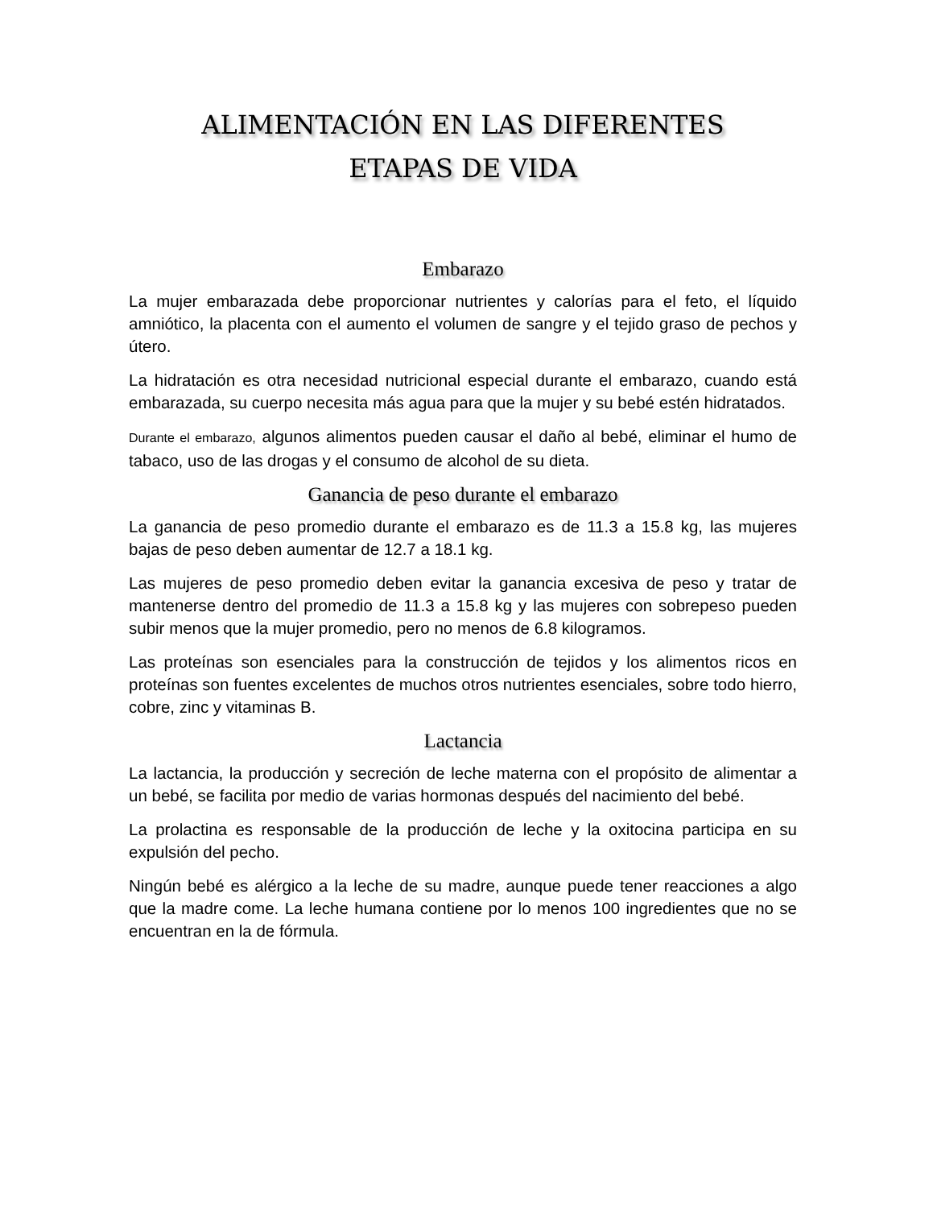ALIMENTACIÓN EN LAS DIFERENTES
ETAPAS DE VIDA
Embarazo
La mujer embarazada debe proporcionar nutrientes y calorías para el feto, el líquido amniótico, la placenta con el aumento el volumen de sangre y el tejido graso de pechos y útero.
La hidratación es otra necesidad nutricional especial durante el embarazo, cuando está embarazada, su cuerpo necesita más agua para que la mujer y su bebé estén hidratados.
Durante el embarazo, algunos alimentos pueden causar el daño al bebé, eliminar el humo de tabaco, uso de las drogas y el consumo de alcohol de su dieta.
Ganancia de peso durante el embarazo
La ganancia de peso promedio durante el embarazo es de 11.3 a 15.8 kg, las mujeres bajas de peso deben aumentar de 12.7 a 18.1 kg.
Las mujeres de peso promedio deben evitar la ganancia excesiva de peso y tratar de mantenerse dentro del promedio de 11.3 a 15.8 kg y las mujeres con sobrepeso pueden subir menos que la mujer promedio, pero no menos de 6.8 kilogramos.
Las proteínas son esenciales para la construcción de tejidos y los alimentos ricos en proteínas son fuentes excelentes de muchos otros nutrientes esenciales, sobre todo hierro, cobre, zinc y vitaminas B.
Lactancia
La lactancia, la producción y secreción de leche materna con el propósito de alimentar a un bebé, se facilita por medio de varias hormonas después del nacimiento del bebé.
La prolactina es responsable de la producción de leche y la oxitocina participa en su expulsión del pecho.
Ningún bebé es alérgico a la leche de su madre, aunque puede tener reacciones a algo que la madre come. La leche humana contiene por lo menos 100 ingredientes que no se encuentran en la de fórmula.